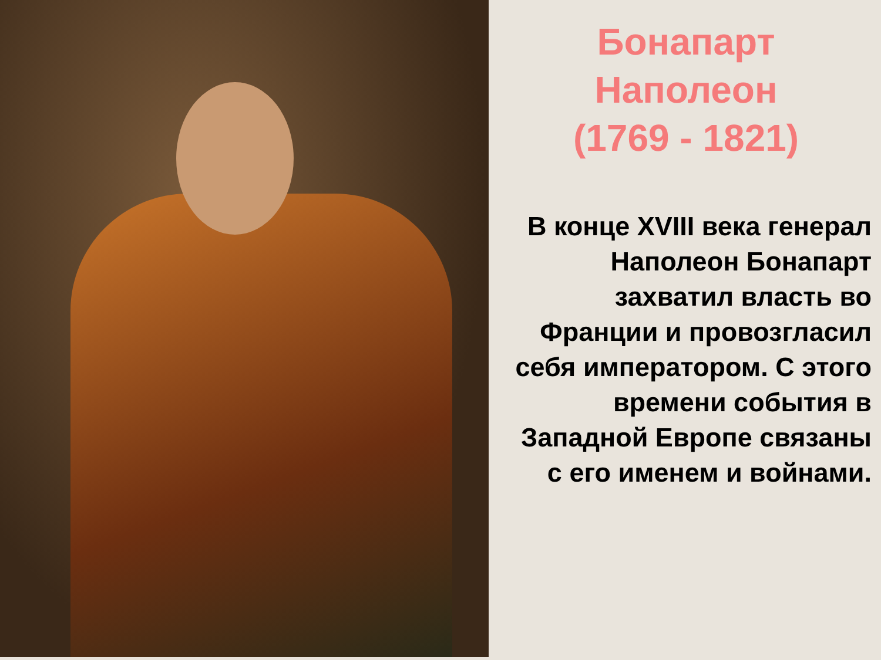Бонапарт
Наполеон
(1769 - 1821)
В конце XVIII века генерал Наполеон Бонапарт захватил власть во Франции и провозгласил себя императором. С этого времени события в Западной Европе связаны с его именем и войнами.